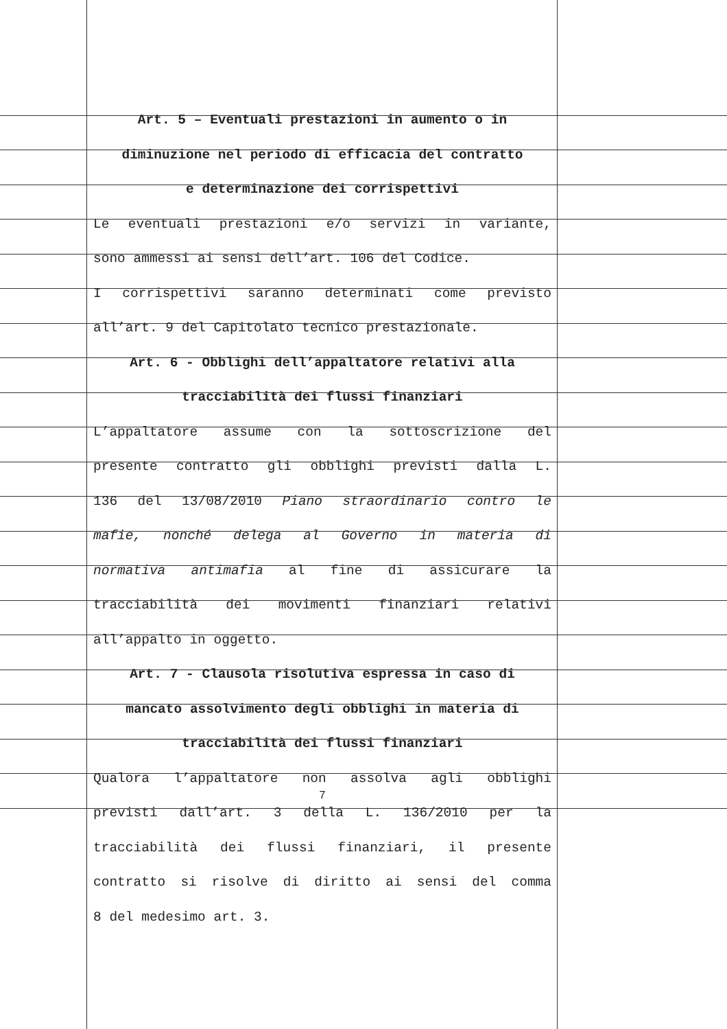Art. 5 – Eventuali prestazioni in aumento o in
diminuzione nel periodo di efficacia del contratto
e determinazione dei corrispettivi
Le eventuali prestazioni e/o servizi in variante,
sono ammessi ai sensi dell’art. 106 del Codice.
I corrispettivi saranno determinati come previsto
all’art. 9 del Capitolato tecnico prestazionale.
Art. 6 - Obblighi dell’appaltatore relativi alla
tracciabilità dei flussi finanziari
L’appaltatore assume con la sottoscrizione del
presente contratto gli obblighi previsti dalla L.
136 del 13/08/2010 Piano straordinario contro le
mafie, nonché delega al Governo in materia di
normativa antimafia al fine di assicurare la
tracciabilità dei movimenti finanziari relativi
all’appalto in oggetto.
Art. 7 - Clausola risolutiva espressa in caso di
mancato assolvimento degli obblighi in materia di
tracciabilità dei flussi finanziari
Qualora l’appaltatore non assolva agli obblighi
previsti dall’art. 3 della L. 136/2010 per la
tracciabilità dei flussi finanziari, il presente
contratto si risolve di diritto ai sensi del comma
8 del medesimo art. 3.
7